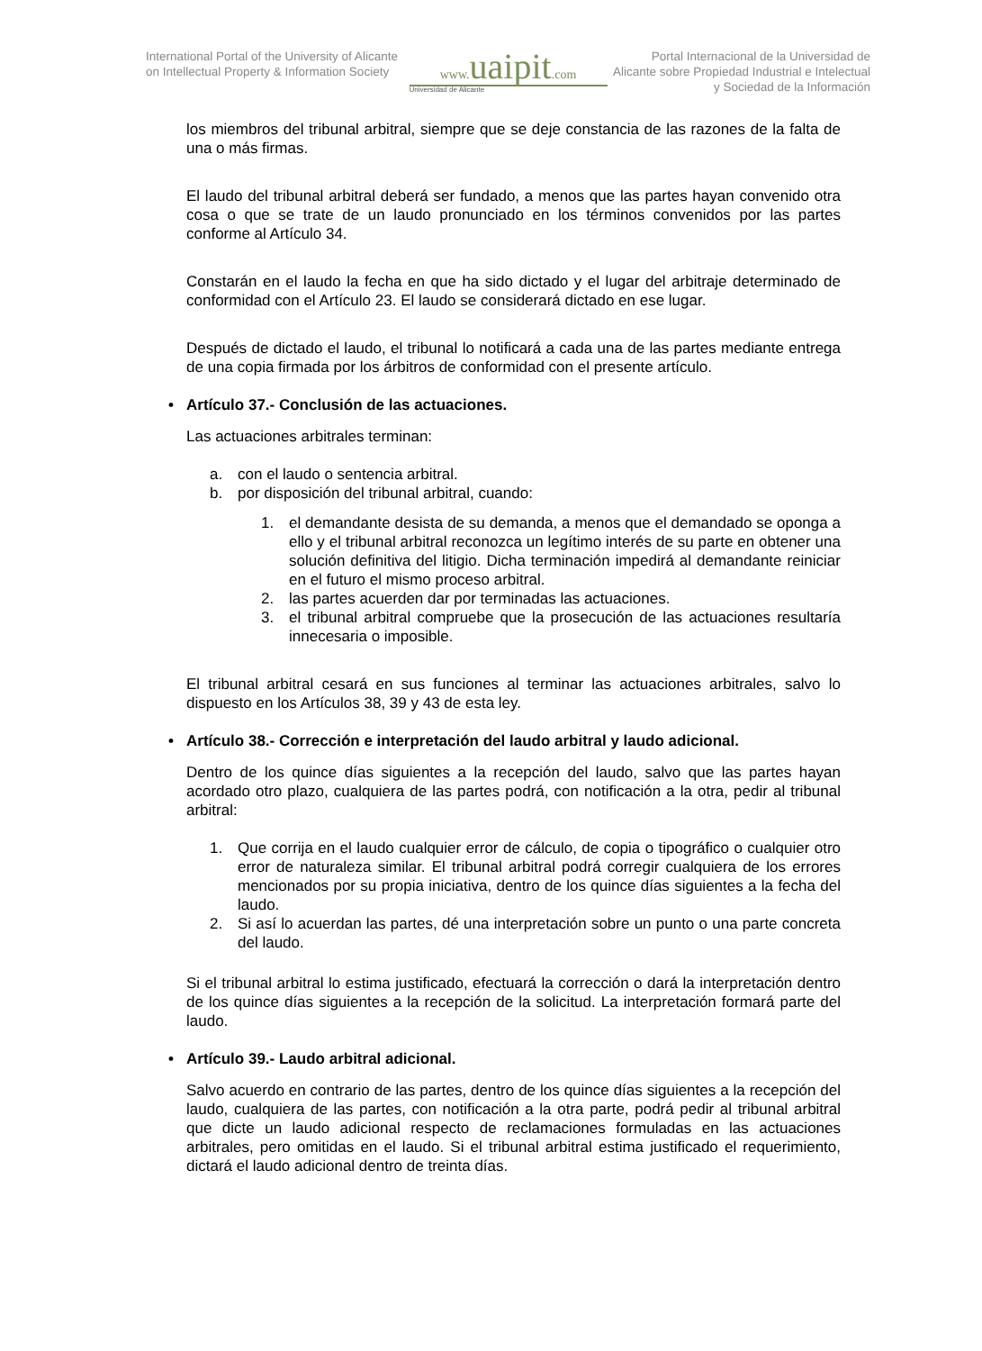International Portal of the University of Alicante on Intellectual Property & Information Society
www. uaipit.com
Universidad de Alicante
Portal Internacional de la Universidad de Alicante sobre Propiedad Industrial e Intelectual y Sociedad de la Información
los miembros del tribunal arbitral, siempre que se deje constancia de las razones de la falta de una o más firmas.
El laudo del tribunal arbitral deberá ser fundado, a menos que las partes hayan convenido otra cosa o que se trate de un laudo pronunciado en los términos convenidos por las partes conforme al Artículo 34.
Constarán en el laudo la fecha en que ha sido dictado y el lugar del arbitraje determinado de conformidad con el Artículo 23. El laudo se considerará dictado en ese lugar.
Después de dictado el laudo, el tribunal lo notificará a cada una de las partes mediante entrega de una copia firmada por los árbitros de conformidad con el presente artículo.
• Artículo 37.- Conclusión de las actuaciones.
Las actuaciones arbitrales terminan:
a. con el laudo o sentencia arbitral.
b. por disposición del tribunal arbitral, cuando:
1. el demandante desista de su demanda, a menos que el demandado se oponga a ello y el tribunal arbitral reconozca un legítimo interés de su parte en obtener una solución definitiva del litigio. Dicha terminación impedirá al demandante reiniciar en el futuro el mismo proceso arbitral.
2. las partes acuerden dar por terminadas las actuaciones.
3. el tribunal arbitral compruebe que la prosecución de las actuaciones resultaría innecesaria o imposible.
El tribunal arbitral cesará en sus funciones al terminar las actuaciones arbitrales, salvo lo dispuesto en los Artículos 38, 39 y 43 de esta ley.
• Artículo 38.- Corrección e interpretación del laudo arbitral y laudo adicional.
Dentro de los quince días siguientes a la recepción del laudo, salvo que las partes hayan acordado otro plazo, cualquiera de las partes podrá, con notificación a la otra, pedir al tribunal arbitral:
1. Que corrija en el laudo cualquier error de cálculo, de copia o tipográfico o cualquier otro error de naturaleza similar. El tribunal arbitral podrá corregir cualquiera de los errores mencionados por su propia iniciativa, dentro de los quince días siguientes a la fecha del laudo.
2. Si así lo acuerdan las partes, dé una interpretación sobre un punto o una parte concreta del laudo.
Si el tribunal arbitral lo estima justificado, efectuará la corrección o dará la interpretación dentro de los quince días siguientes a la recepción de la solicitud. La interpretación formará parte del laudo.
• Artículo 39.- Laudo arbitral adicional.
Salvo acuerdo en contrario de las partes, dentro de los quince días siguientes a la recepción del laudo, cualquiera de las partes, con notificación a la otra parte, podrá pedir al tribunal arbitral que dicte un laudo adicional respecto de reclamaciones formuladas en las actuaciones arbitrales, pero omitidas en el laudo. Si el tribunal arbitral estima justificado el requerimiento, dictará el laudo adicional dentro de treinta días.